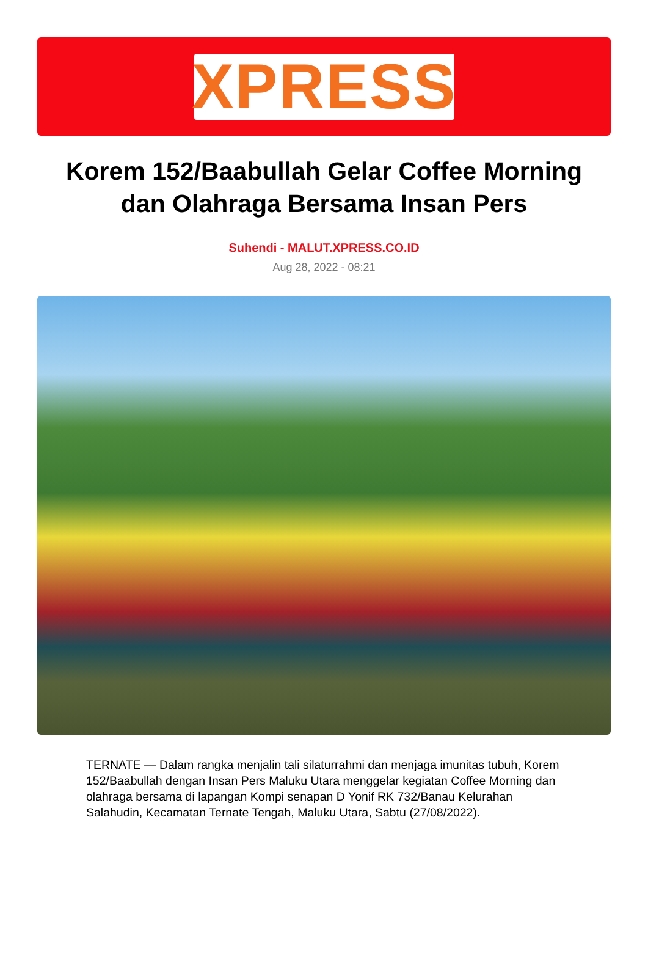XPRESS
Korem 152/Baabullah Gelar Coffee Morning dan Olahraga Bersama Insan Pers
Suhendi - MALUT.XPRESS.CO.ID
Aug 28, 2022 - 08:21
TERNATE — Dalam rangka menjalin tali silaturrahmi dan menjaga imunitas tubuh, Korem 152/Baabullah dengan Insan Pers Maluku Utara menggelar kegiatan Coffee Morning dan olahraga bersama di lapangan Kompi senapan D Yonif RK 732/Banau Kelurahan Salahudin, Kecamatan Ternate Tengah, Maluku Utara, Sabtu (27/08/2022).